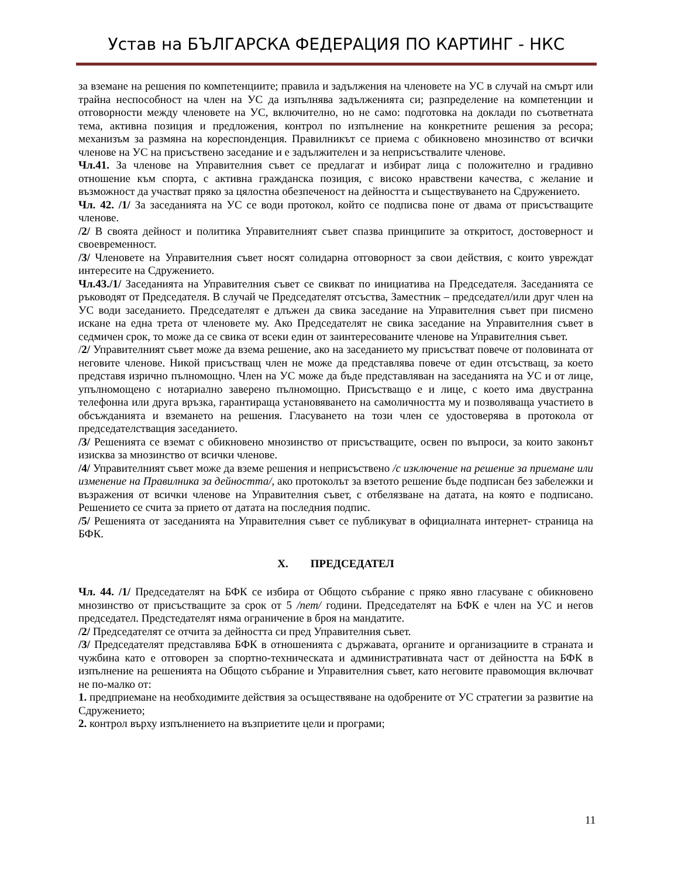Устав на БЪЛГАРСКА ФЕДЕРАЦИЯ ПО КАРТИНГ - НКС
за вземане на решения по компетенциите; правила и задължения на членовете на УС в случай на смърт или трайна неспособност на член на УС да изпълнява задълженията си; разпределение на компетенции и отговорности между членовете на УС, включително, но не само: подготовка на доклади по съответната тема, активна позиция и предложения, контрол по изпълнение на конкретните решения за ресора; механизъм за размяна на кореспонденция. Правилникът се приема с обикновено мнозинство от всички членове на УС на присъствено заседание и е задължителен и за неприсъствалите членове.
Чл.41. За членове на Управителния съвет се предлагат и избират лица с положително и градивно отношение към спорта, с активна гражданска позиция, с високо нравствени качества, с желание и възможност да участват пряко за цялостна обезпеченост на дейността и съществуването на Сдружението.
Чл. 42. /1/ За заседанията на УС се води протокол, който се подписва поне от двама от присъстващите членове.
/2/ В своята дейност и политика Управителният съвет спазва принципите за откритост, достоверност и своевременност.
/3/ Членовете на Управителния съвет носят солидарна отговорност за свои действия, с които увреждат интересите на Сдружението.
Чл.43./1/ Заседанията на Управителния съвет се свикват по инициатива на Председателя. Заседанията се ръководят от Председателя. В случай че Председателят отсъства, Заместник – председател/или друг член на УС води заседанието. Председателят е длъжен да свика заседание на Управителния съвет при писмено искане на една трета от членовете му. Ако Председателят не свика заседание на Управителния съвет в седмичен срок, то може да се свика от всеки един от заинтересованите членове на Управителния съвет.
/2/ Управителният съвет може да взема решение, ако на заседанието му присъстват повече от половината от неговите членове. Никой присъстващ член не може да представлява повече от един отсъстващ, за което представя изрично пълномощно. Член на УС може да бъде представляван на заседанията на УС и от лице, упълномощено с нотариално заверено пълномощно. Присъстващо е и лице, с което има двустранна телефонна или друга връзка, гарантираща установяването на самоличността му и позволяваща участието в обсъжданията и вземането на решения. Гласуването на този член се удостоверява в протокола от председателстващия заседанието.
/3/ Решенията се вземат с обикновено мнозинство от присъстващите, освен по въпроси, за които законът изисква за мнозинство от всички членове.
/4/ Управителният съвет може да вземе решения и неприсъствено /с изключение на решение за приемане или изменение на Правилника за дейността/, ако протоколът за взетото решение бъде подписан без забележки и възражения от всички членове на Управителния съвет, с отбелязване на датата, на която е подписано. Решението се счита за прието от датата на последния подпис.
/5/ Решенията от заседанията на Управителния съвет се публикуват в официалната интернет- страница на БФК.
X. ПРЕДСЕДАТЕЛ
Чл. 44. /1/ Председателят на БФК се избира от Общото събрание с пряко явно гласуване с обикновено мнозинство от присъстващите за срок от 5 /пет/ години. Председателят на БФК е член на УС и негов председател. Предстедателят няма ограничение в броя на мандатите.
/2/ Председателят се отчита за дейността си пред Управителния съвет.
/3/ Председателят представлява БФК в отношенията с държавата, органите и организациите в страната и чужбина като е отговорен за спортно-техническата и административната част от дейността на БФК в изпълнение на решенията на Общото събрание и Управителния съвет, като неговите правомощия включват не по-малко от:
1. предприемане на необходимите действия за осъществяване на одобрените от УС стратегии за развитие на Сдружението;
2. контрол върху изпълнението на възприетите цели и програми;
11